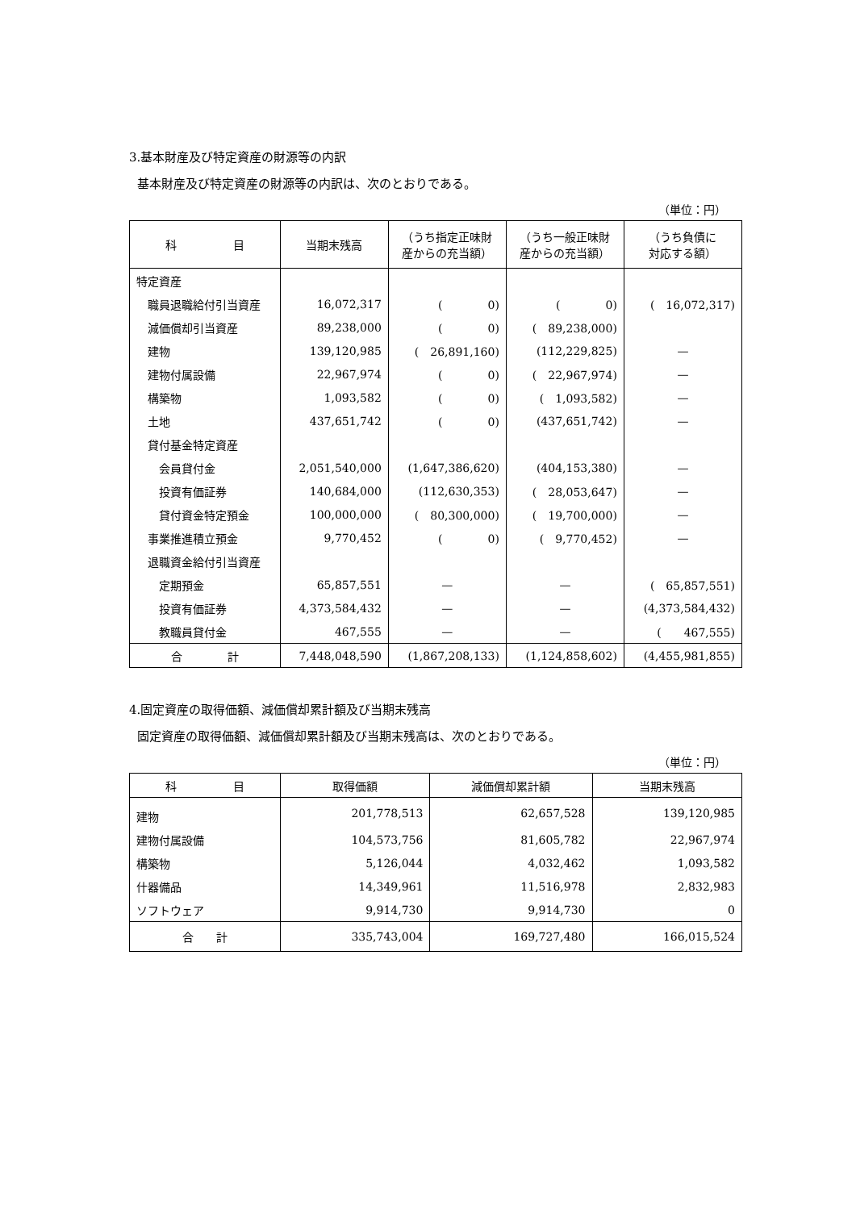3.基本財産及び特定資産の財源等の内訳
基本財産及び特定資産の財源等の内訳は、次のとおりである。
（単位：円）
| 科 目 | 当期末残高 | （うち指定正味財 産からの充当額） | （うち一般正味財 産からの充当額） | （うち負債に 対応する額） |
| --- | --- | --- | --- | --- |
| 特定資産 | | | | |
| 職員退職給付引当資産 | 16,072,317 | ( 0) | ( 0) | ( 16,072,317) |
| 減価償却引当資産 | 89,238,000 | ( 0) | ( 89,238,000) | |
| 建物 | 139,120,985 | ( 26,891,160) | (112,229,825) | — |
| 建物付属設備 | 22,967,974 | ( 0) | ( 22,967,974) | — |
| 構築物 | 1,093,582 | ( 0) | ( 1,093,582) | — |
| 土地 | 437,651,742 | ( 0) | (437,651,742) | — |
| 貸付基金特定資産 | | | | |
| 会員貸付金 | 2,051,540,000 | (1,647,386,620) | (404,153,380) | — |
| 投資有価証券 | 140,684,000 | (112,630,353) | ( 28,053,647) | — |
| 貸付資金特定預金 | 100,000,000 | ( 80,300,000) | ( 19,700,000) | — |
| 事業推進積立預金 | 9,770,452 | ( 0) | ( 9,770,452) | — |
| 退職資金給付引当資産 | | | | |
| 定期預金 | 65,857,551 | — | — | ( 65,857,551) |
| 投資有価証券 | 4,373,584,432 | — | — | (4,373,584,432) |
| 教職員貸付金 | 467,555 | — | — | ( 467,555) |
| 合 計 | 7,448,048,590 | (1,867,208,133) | (1,124,858,602) | (4,455,981,855) |
4.固定資産の取得価額、減価償却累計額及び当期末残高
固定資産の取得価額、減価償却累計額及び当期末残高は、次のとおりである。
（単位：円）
| 科 目 | 取得価額 | 減価償却累計額 | 当期末残高 |
| --- | --- | --- | --- |
| 建物 | 201,778,513 | 62,657,528 | 139,120,985 |
| 建物付属設備 | 104,573,756 | 81,605,782 | 22,967,974 |
| 構築物 | 5,126,044 | 4,032,462 | 1,093,582 |
| 什器備品 | 14,349,961 | 11,516,978 | 2,832,983 |
| ソフトウェア | 9,914,730 | 9,914,730 | 0 |
| 合 計 | 335,743,004 | 169,727,480 | 166,015,524 |